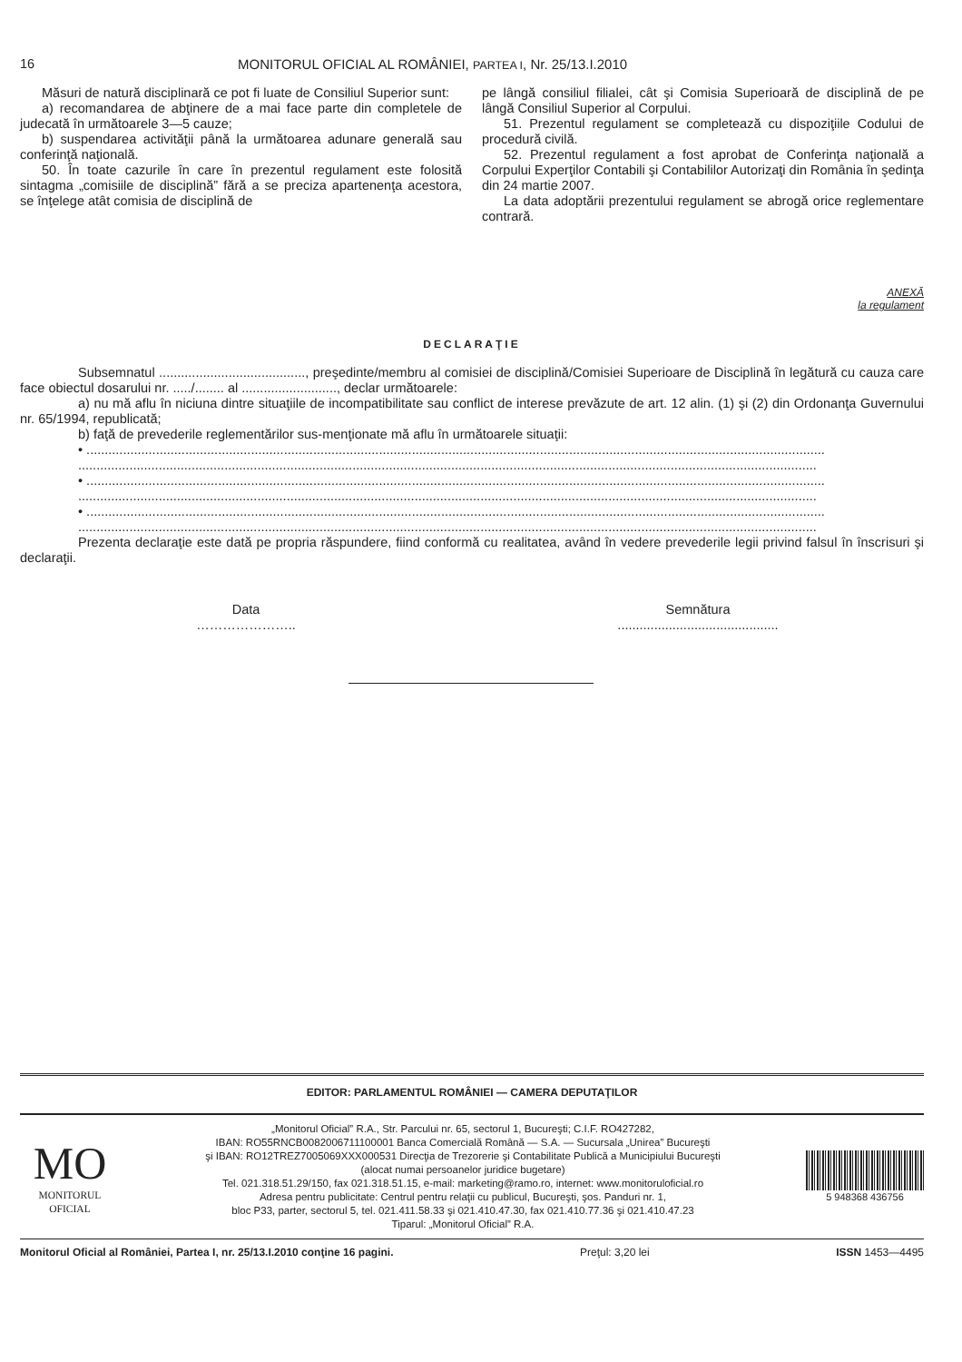16 MONITORUL OFICIAL AL ROMÂNIEI, PARTEA I, Nr. 25/13.I.2010
Măsuri de natură disciplinară ce pot fi luate de Consiliul Superior sunt:
a) recomandarea de abţinere de a mai face parte din completele de judecată în următoarele 3—5 cauze;
b) suspendarea activităţii până la următoarea adunare generală sau conferinţă naţională.
50. În toate cazurile în care în prezentul regulament este folosită sintagma „comisiile de disciplină” fără a se preciza apartenenţa acestora, se înţelege atât comisia de disciplină de
pe lângă consiliul filialei, cât şi Comisia Superioară de disciplină de pe lângă Consiliul Superior al Corpului.
51. Prezentul regulament se completează cu dispoziţiile Codului de procedură civilă.
52. Prezentul regulament a fost aprobat de Conferinţa naţională a Corpului Experţilor Contabili şi Contabililor Autorizaţi din România în şedinţa din 24 martie 2007.
La data adoptării prezentului regulament se abrogă orice reglementare contrară.
ANEXĂ
la regulament
DECLARAŢIE
Subsemnatul ........................................, preşedinte/membru al comisiei de disciplină/Comisiei Superioare de Disciplină în legătură cu cauza care face obiectul dosarului nr. ...../........ al .........................., declar următoarele:
a) nu mă aflu în niciuna dintre situaţiile de incompatibilitate sau conflict de interese prevăzute de art. 12 alin. (1) şi (2) din Ordonanţa Guvernului nr. 65/1994, republicată;
b) faţă de prevederile reglementărilor sus-menţionate mă aflu în următoarele situaţii:
• ..........................................................................................................................................................................................................
..........................................................................................................................................................................................................
• ..........................................................................................................................................................................................................
..........................................................................................................................................................................................................
• ..........................................................................................................................................................................................................
..........................................................................................................................................................................................................
Prezenta declaraţie este dată pe propria răspundere, fiind conformă cu realitatea, având în vedere prevederile legii privind falsul în înscrisuri şi declaraţii.
Data
…………………..
Semnătura
............................................
EDITOR: PARLAMENTUL ROMÂNIEI — CAMERA DEPUTAŢILOR
MO
MONITORUL
OFICIAL
„Monitorul Oficial” R.A., Str. Parcului nr. 65, sectorul 1, Bucureşti; C.I.F. RO427282,
IBAN: RO55RNCB0082006711100001 Banca Comercială Română — S.A. — Sucursala „Unirea” Bucureşti
şi IBAN: RO12TREZ7005069XXX000531 Direcţia de Trezorerie şi Contabilitate Publică a Municipiului Bucureşti
(alocat numai persoanelor juridice bugetare)
Tel. 021.318.51.29/150, fax 021.318.51.15, e-mail: marketing@ramo.ro, internet: www.monitoruloficial.ro
Adresa pentru publicitate: Centrul pentru relaţii cu publicul, Bucureşti, şos. Panduri nr. 1,
bloc P33, parter, sectorul 5, tel. 021.411.58.33 şi 021.410.47.30, fax 021.410.77.36 şi 021.410.47.23
Tiparul: „Monitorul Oficial” R.A.
5 948368 436756
Monitorul Oficial al României, Partea I, nr. 25/13.I.2010 conţine 16 pagini. Preţul: 3,20 lei ISSN 1453—4495